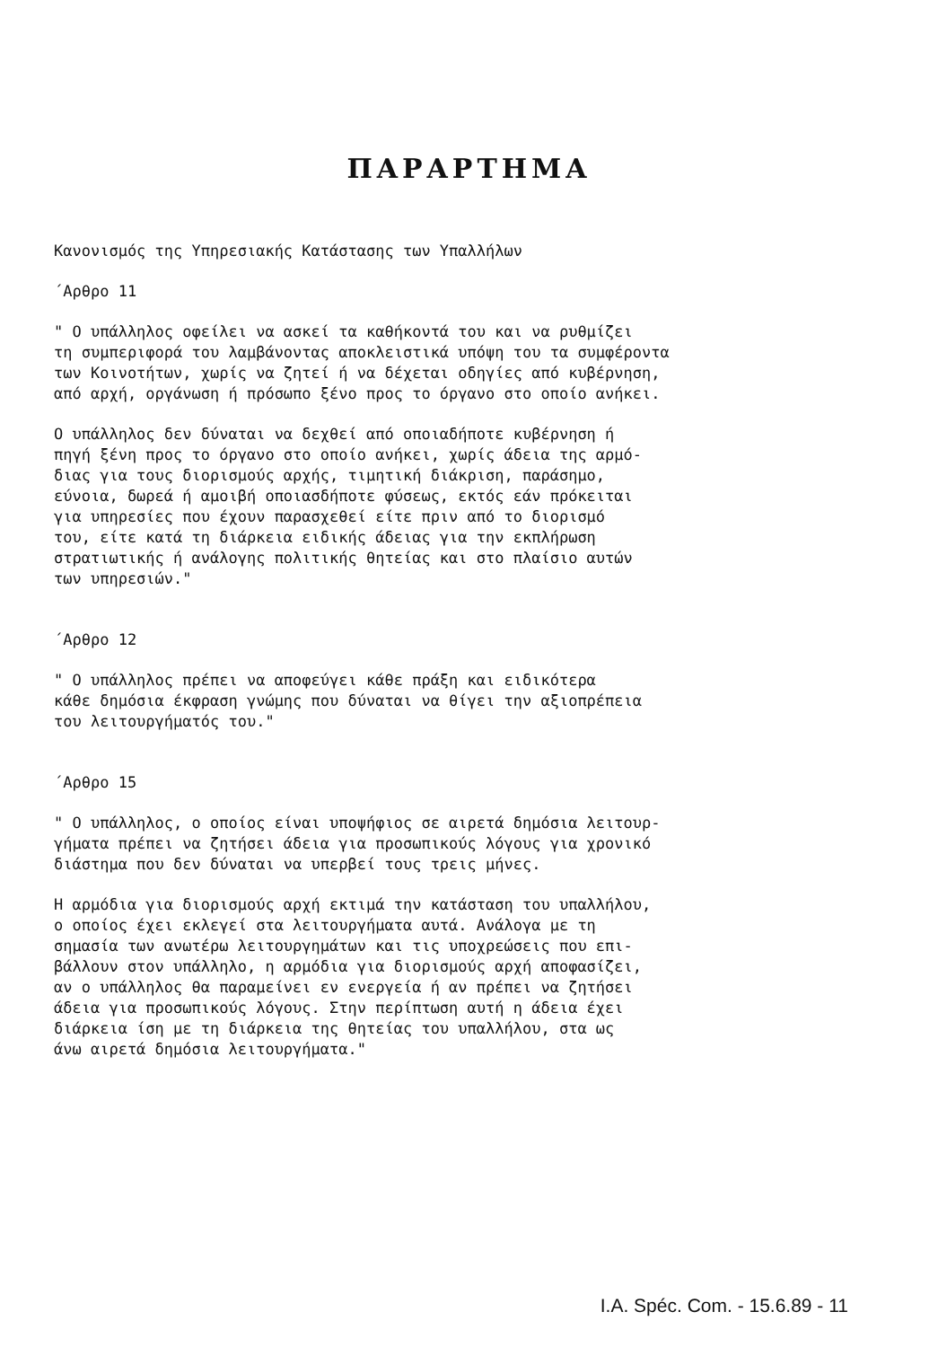ΠΑΡΑΡΤΗΜΑ
Κανονισμός της Υπηρεσιακής Κατάστασης των Υπαλλήλων
΄Αρθρο 11
" Ο υπάλληλος οφείλει να ασκεί τα καθήκοντά του και να ρυθμίζει
τη συμπεριφορά του λαμβάνοντας αποκλειστικά υπόψη του τα συμφέροντα
των Κοινοτήτων, χωρίς να ζητεί ή να δέχεται οδηγίες από κυβέρνηση,
από αρχή, οργάνωση ή πρόσωπο ξένο προς το όργανο στο οποίο ανήκει.
Ο υπάλληλος δεν δύναται να δεχθεί από οποιαδήποτε κυβέρνηση ή
πηγή ξένη προς το όργανο στο οποίο ανήκει, χωρίς άδεια της αρμό-
διας για τους διορισμούς αρχής, τιμητική διάκριση, παράσημο,
εύνοια, δωρεά ή αμοιβή οποιασδήποτε φύσεως, εκτός εάν πρόκειται
για υπηρεσίες που έχουν παρασχεθεί είτε πριν από το διορισμό
του, είτε κατά τη διάρκεια ειδικής άδειας για την εκπλήρωση
στρατιωτικής ή ανάλογης πολιτικής θητείας και στο πλαίσιο αυτών
των υπηρεσιών."
΄Αρθρο 12
" Ο υπάλληλος πρέπει να αποφεύγει κάθε πράξη και ειδικότερα
κάθε δημόσια έκφραση γνώμης που δύναται να θίγει την αξιοπρέπεια
του λειτουργήματός του."
΄Αρθρο 15
" Ο υπάλληλος, ο οποίος είναι υποψήφιος σε αιρετά δημόσια λειτουρ-
γήματα πρέπει να ζητήσει άδεια για προσωπικούς λόγους για χρονικό
διάστημα που δεν δύναται να υπερβεί τους τρεις μήνες.
Η αρμόδια για διορισμούς αρχή εκτιμά την κατάσταση του υπαλλήλου,
ο οποίος έχει εκλεγεί στα λειτουργήματα αυτά. Ανάλογα με τη
σημασία των ανωτέρω λειτουργημάτων και τις υποχρεώσεις που επι-
βάλλουν στον υπάλληλο, η αρμόδια για διορισμούς αρχή αποφασίζει,
αν ο υπάλληλος θα παραμείνει εν ενεργεία ή αν πρέπει να ζητήσει
άδεια για προσωπικούς λόγους. Στην περίπτωση αυτή η άδεια έχει
διάρκεια ίση με τη διάρκεια της θητείας του υπαλλήλου, στα ως
άνω αιρετά δημόσια λειτουργήματα."
I.A. Spéc. Com. - 15.6.89 - 11